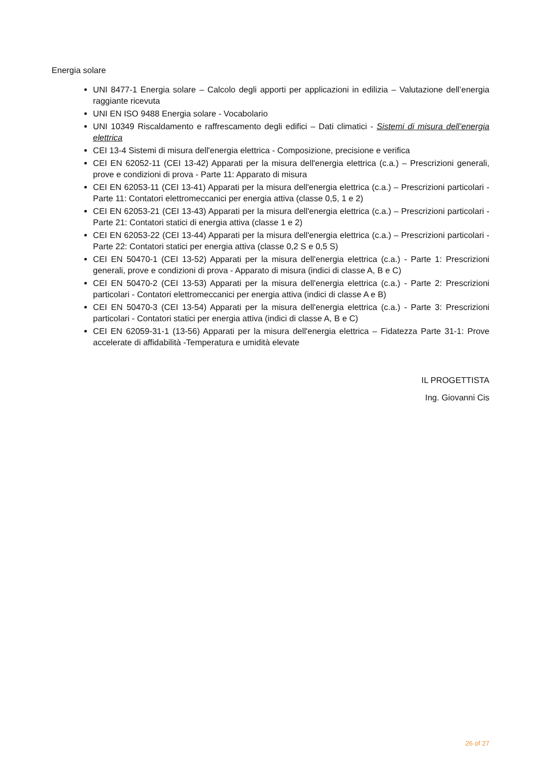Energia solare
UNI 8477-1 Energia solare – Calcolo degli apporti per applicazioni in edilizia – Valutazione dell’energia raggiante ricevuta
UNI EN ISO 9488 Energia solare - Vocabolario
UNI 10349 Riscaldamento e raffrescamento degli edifici – Dati climatici - Sistemi di misura dell’energia elettrica
CEI 13-4 Sistemi di misura dell'energia elettrica - Composizione, precisione e verifica
CEI EN 62052-11 (CEI 13-42) Apparati per la misura dell'energia elettrica (c.a.) – Prescrizioni generali, prove e condizioni di prova - Parte 11: Apparato di misura
CEI EN 62053-11 (CEI 13-41) Apparati per la misura dell'energia elettrica (c.a.) – Prescrizioni particolari - Parte 11: Contatori elettromeccanici per energia attiva (classe 0,5, 1 e 2)
CEI EN 62053-21 (CEI 13-43) Apparati per la misura dell'energia elettrica (c.a.) – Prescrizioni particolari - Parte 21: Contatori statici di energia attiva (classe 1 e 2)
CEI EN 62053-22 (CEI 13-44) Apparati per la misura dell'energia elettrica (c.a.) – Prescrizioni particolari - Parte 22: Contatori statici per energia attiva (classe 0,2 S e 0,5 S)
CEI EN 50470-1 (CEI 13-52) Apparati per la misura dell'energia elettrica (c.a.) - Parte 1: Prescrizioni generali, prove e condizioni di prova - Apparato di misura (indici di classe A, B e C)
CEI EN 50470-2 (CEI 13-53) Apparati per la misura dell'energia elettrica (c.a.) - Parte 2: Prescrizioni particolari - Contatori elettromeccanici per energia attiva (indici di classe A e B)
CEI EN 50470-3 (CEI 13-54) Apparati per la misura dell'energia elettrica (c.a.) - Parte 3: Prescrizioni particolari - Contatori statici per energia attiva (indici di classe A, B e C)
CEI EN 62059-31-1 (13-56) Apparati per la misura dell'energia elettrica – Fidatezza Parte 31-1: Prove accelerate di affidabilità -Temperatura e umidità elevate
IL PROGETTISTA
Ing. Giovanni Cis
26 of 27